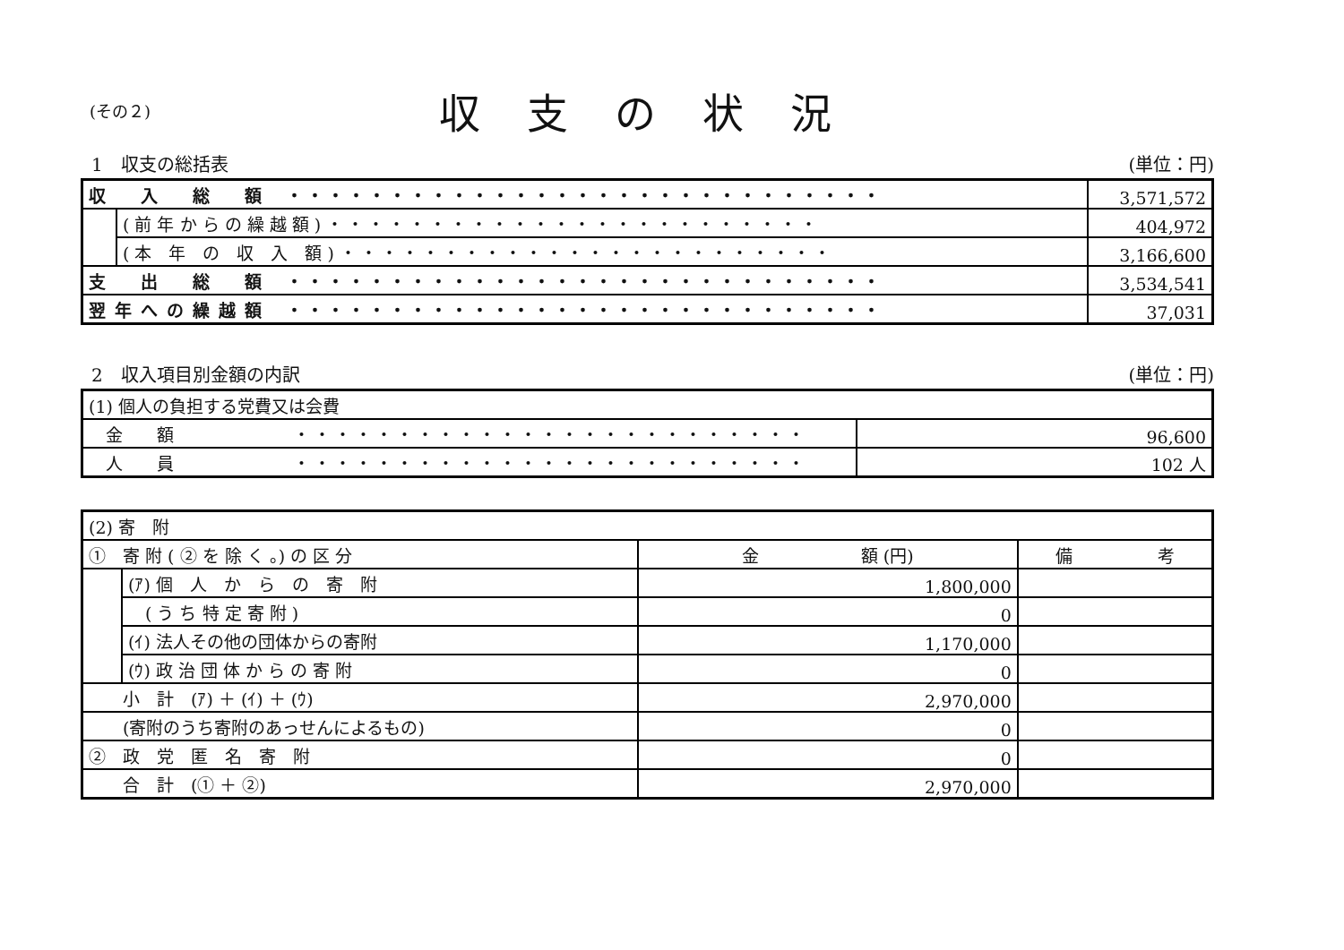(その２)
収支の状況
1　収支の総括表 (単位：円)
| 収 入 総 額 ・・・・・・・・・・・・・・・・・・・・・・・・・・・・・ | | 3,571,572 |
| | ( 前 年 か ら の 繰 越 額 ) ・・・・・・・・・・・・・・・・・・・・・・・・ | 404,972 |
| | ( 本 年 の 収 入 額 ) ・・・・・・・・・・・・・・・・・・・・・・・・ | 3,166,600 |
| 支 出 総 額 ・・・・・・・・・・・・・・・・・・・・・・・・・・・・・ | | 3,534,541 |
| 翌年への繰越額 ・・・・・・・・・・・・・・・・・・・・・・・・・・・・・ | | 37,031 |
2　収入項目別金額の内訳 (単位：円)
| (1) 個人の負担する党費又は会費 | |
| 金 額 ・・・・・・・・・・・・・・・・・・・・・・・・・ | 96,600 |
| 人 員 ・・・・・・・・・・・・・・・・・・・・・・・・・ | 102 人 |
| (2) 寄 附 | | | |
| ① 寄 附 ( ② を 除 く 。) の 区 分 | | 金 額 (円) | 備 考 |
| | (ｱ) 個 人 か ら の 寄 附 | 1,800,000 | |
| | ( う ち 特 定 寄 附 ) | 0 | |
| | (ｲ) 法人その他の団体からの寄附 | 1,170,000 | |
| | (ｳ) 政 治 団 体 か ら の 寄 附 | 0 | |
| 小 計 (ｱ) ＋ (ｲ) ＋ (ｳ) | | 2,970,000 | |
| (寄附のうち寄附のあっせんによるもの) | | 0 | |
| ② 政 党 匿 名 寄 附 | | 0 | |
| 合 計 (① ＋ ②) | | 2,970,000 | |